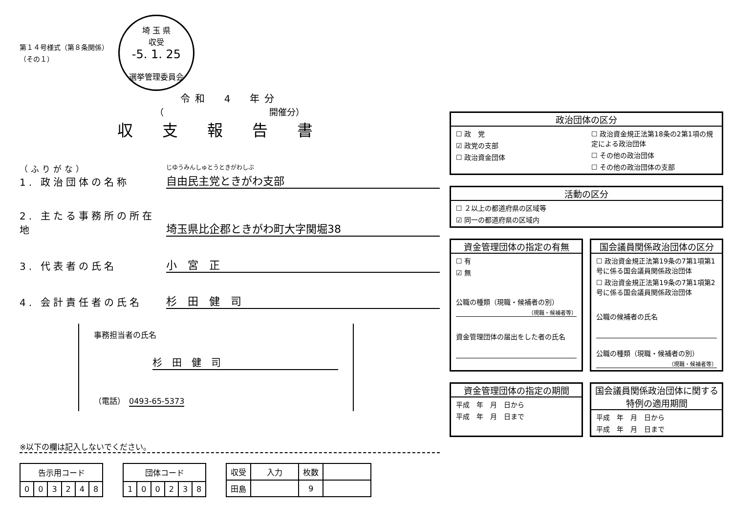第１４号様式（第８条関係）
（その１）
埼 玉 県
収受
-5. 1. 25
選挙管理委員会
令和　4　年分
（　　　　　　　　　　　　開催分）
収支報告書
（ふりがな）
1. 政治団体の名称
じゆうみんしゅとうときがわしぶ
自由民主党ときがわ支部
2. 主たる事務所の所在地
埼玉県比企郡ときがわ町大字関堀38
3. 代表者の氏名
小　宮　正
4. 会計責任者の氏名
杉　田　健　司
事務担当者の氏名
杉　田　健　司
（電話）　0493-65-5373
※以下の欄は記入しないでください。
| 告示用コード | | | | | |
| --- | --- | --- | --- | --- | --- |
| 0 | 0 | 3 | 2 | 4 | 8 |
| 団体コード | | | | | |
| --- | --- | --- | --- | --- | --- |
| 1 | 0 | 0 | 2 | 3 | 8 |
| 収受 | 入力 | 枚数 | |
| --- | --- | --- | --- |
| 田島 | | 9 | |
政治団体の区分
☐ 政　党
☑ 政党の支部
☐ 政治資金団体
☐ 政治資金規正法第18条の2第1項の規定による政治団体
☐ その他の政治団体
☐ その他の政治団体の支部
活動の区分
☐ ２以上の都道府県の区域等
☑ 同一の都道府県の区域内
資金管理団体の指定の有無
☐ 有
☑ 無
公職の種類（現職・候補者の別）
（現職・候補者等）
資金管理団体の届出をした者の氏名
国会議員関係政治団体の区分
☐ 政治資金規正法第19条の7第1項第1号に係る国会議員関係政治団体
☐ 政治資金規正法第19条の7第1項第2号に係る国会議員関係政治団体
公職の候補者の氏名
公職の種類（現職・候補者の別）
（現職・候補者等）
資金管理団体の指定の期間
平成　年　月　日から
平成　年　月　日まで
国会議員関係政治団体に関する特例の適用期間
平成　年　月　日から
平成　年　月　日まで